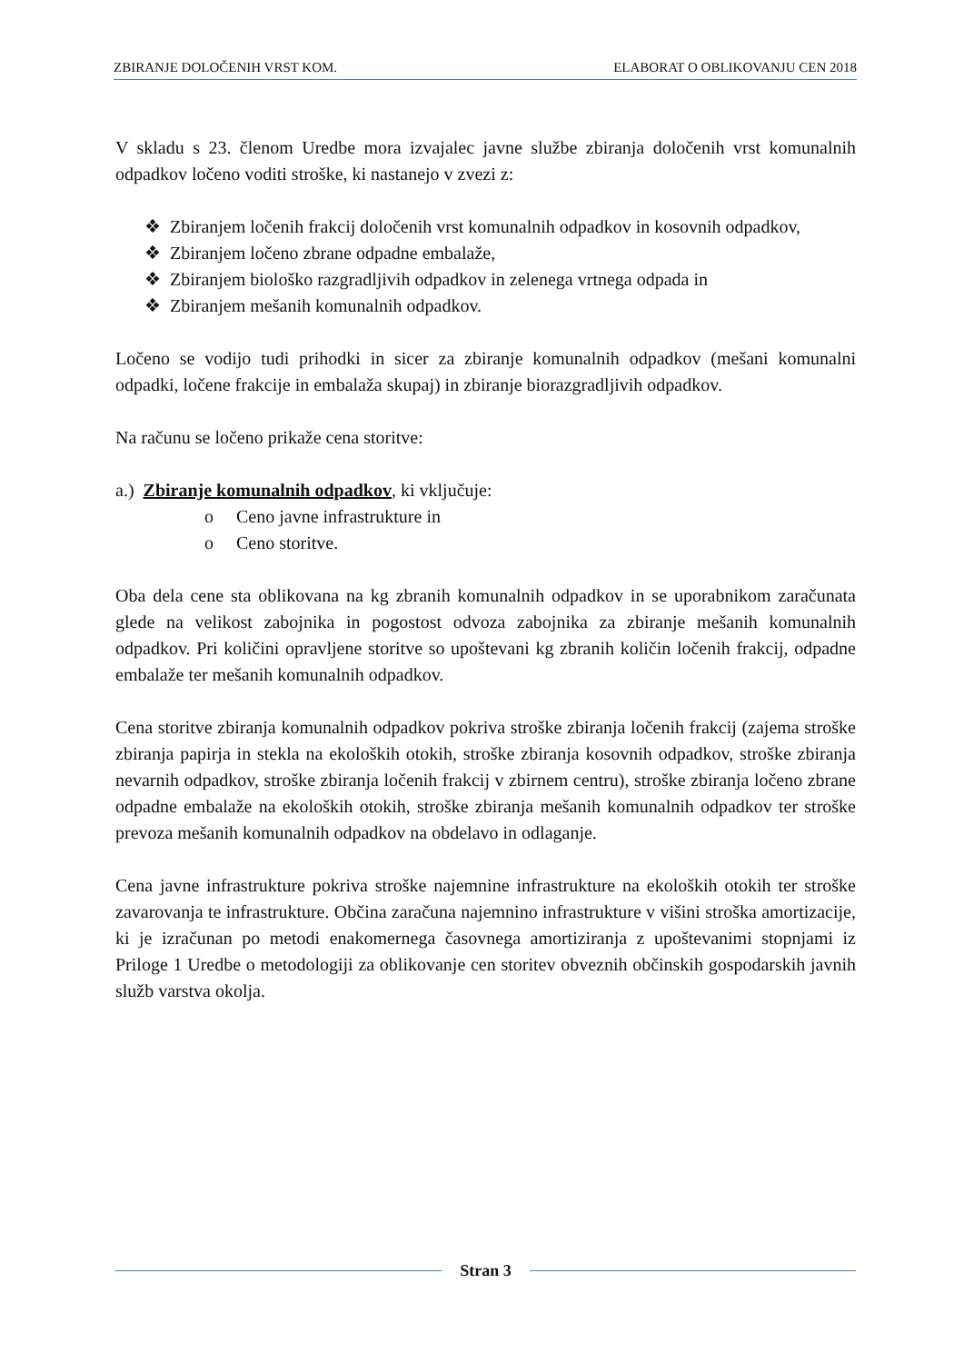ZBIRANJE DOLOČENIH VRST KOM. ELABORAT O OBLIKOVANJU CEN 2018
V skladu s 23. členom Uredbe mora izvajalec javne službe zbiranja določenih vrst komunalnih odpadkov ločeno voditi stroške, ki nastanejo v zvezi z:
❖ Zbiranjem ločenih frakcij določenih vrst komunalnih odpadkov in kosovnih odpadkov,
❖ Zbiranjem ločeno zbrane odpadne embalaže,
❖ Zbiranjem biološko razgradljivih odpadkov in zelenega vrtnega odpada in
❖ Zbiranjem mešanih komunalnih odpadkov.
Ločeno se vodijo tudi prihodki in sicer za zbiranje komunalnih odpadkov (mešani komunalni odpadki, ločene frakcije in embalaža skupaj) in zbiranje biorazgradljivih odpadkov.
Na računu se ločeno prikaže cena storitve:
a.) Zbiranje komunalnih odpadkov, ki vključuje:
o Ceno javne infrastrukture in
o Ceno storitve.
Oba dela cene sta oblikovana na kg zbranih komunalnih odpadkov in se uporabnikom zaračunata glede na velikost zabojnika in pogostost odvoza zabojnika za zbiranje mešanih komunalnih odpadkov. Pri količini opravljene storitve so upoštevani kg zbranih količin ločenih frakcij, odpadne embalaže ter mešanih komunalnih odpadkov.
Cena storitve zbiranja komunalnih odpadkov pokriva stroške zbiranja ločenih frakcij (zajema stroške zbiranja papirja in stekla na ekoloških otokih, stroške zbiranja kosovnih odpadkov, stroške zbiranja nevarnih odpadkov, stroške zbiranja ločenih frakcij v zbirnem centru), stroške zbiranja ločeno zbrane odpadne embalaže na ekoloških otokih, stroške zbiranja mešanih komunalnih odpadkov ter stroške prevoza mešanih komunalnih odpadkov na obdelavo in odlaganje.
Cena javne infrastrukture pokriva stroške najemnine infrastrukture na ekoloških otokih ter stroške zavarovanja te infrastrukture. Občina zaračuna najemnino infrastrukture v višini stroška amortizacije, ki je izračunan po metodi enakomernega časovnega amortiziranja z upoštevanimi stopnjami iz Priloge 1 Uredbe o metodologiji za oblikovanje cen storitev obveznih občinskih gospodarskih javnih služb varstva okolja.
Stran 3